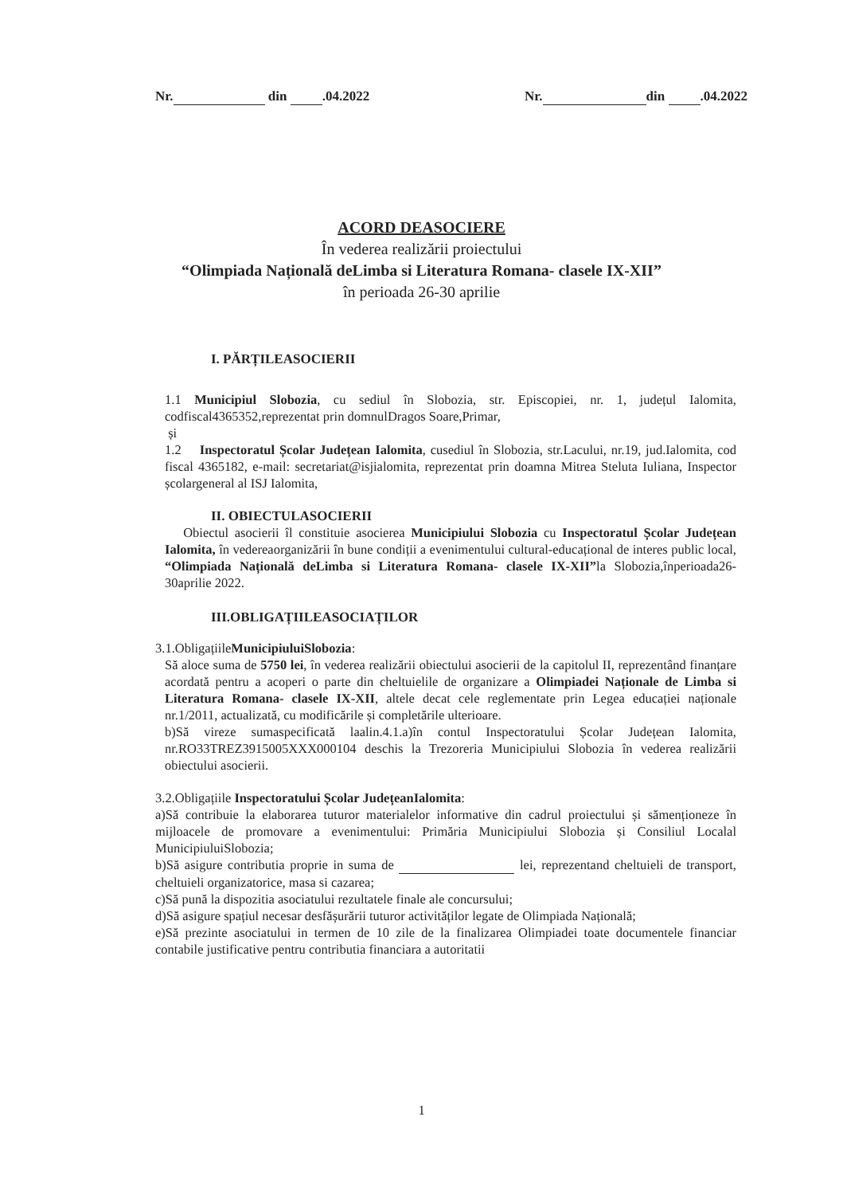Nr. din .04.2022 Nr. din .04.2022
ACORD DEASOCIERE
În vederea realizării proiectului
“Olimpiada Națională deLimba si Literatura Romana- clasele IX-XII”
în perioada 26-30 aprilie
I. PĂRȚILEASOCIERII
1.1 Municipiul Slobozia, cu sediul în Slobozia, str. Episcopiei, nr. 1, județul Ialomita, codfiscal4365352,reprezentat prin domnulDragos Soare,Primar,
și
1.2 Inspectoratul Școlar Județean Ialomita, cusediul în Slobozia, str.Lacului, nr.19, jud.Ialomita, cod fiscal 4365182, e-mail: secretariat@isjialomita, reprezentat prin doamna Mitrea Steluta Iuliana, Inspector școlargeneral al ISJ Ialomita,
II. OBIECTULASOCIERII
Obiectul asocierii îl constituie asocierea Municipiului Slobozia cu Inspectoratul Școlar Județean Ialomita, în vedereaorganizării în bune condiții a evenimentului cultural-educațional de interes public local, “Olimpiada Națională deLimba si Literatura Romana- clasele IX-XII”la Slobozia,înperioada26-30aprilie 2022.
III.OBLIGAȚIILEASOCIAȚILOR
3.1.ObligațiileMunicipiuluiSlobozia:
Să aloce suma de 5750 lei, în vederea realizării obiectului asocierii de la capitolul II, reprezentând finanțare acordată pentru a acoperi o parte din cheltuielile de organizare a Olimpiadei Naționale de Limba si Literatura Romana- clasele IX-XII, altele decat cele reglementate prin Legea educației naționale nr.1/2011, actualizată, cu modificările și completările ulterioare.
b)Să vireze sumaspecificată laalin.4.1.a)în contul Inspectoratului Școlar Județean Ialomita, nr.RO33TREZ3915005XXX000104 deschis la Trezoreria Municipiului Slobozia în vederea realizării obiectului asocierii.
3.2.Obligațiile Inspectoratului Școlar JudețeanIalomita:
a)Să contribuie la elaborarea tuturor materialelor informative din cadrul proiectului și sămenționeze în mijloacele de promovare a evenimentului: Primăria Municipiului Slobozia și Consiliul Localal MunicipiuluiSlobozia;
b)Să asigure contributia proprie in suma de lei, reprezentand cheltuieli de transport, cheltuieli organizatorice, masa si cazarea;
c)Să pună la dispozitia asociatului rezultatele finale ale concursului;
d)Să asigure spațiul necesar desfășurării tuturor activităților legate de Olimpiada Națională;
e)Să prezinte asociatului in termen de 10 zile de la finalizarea Olimpiadei toate documentele financiar contabile justificative pentru contributia financiara a autoritatii
1